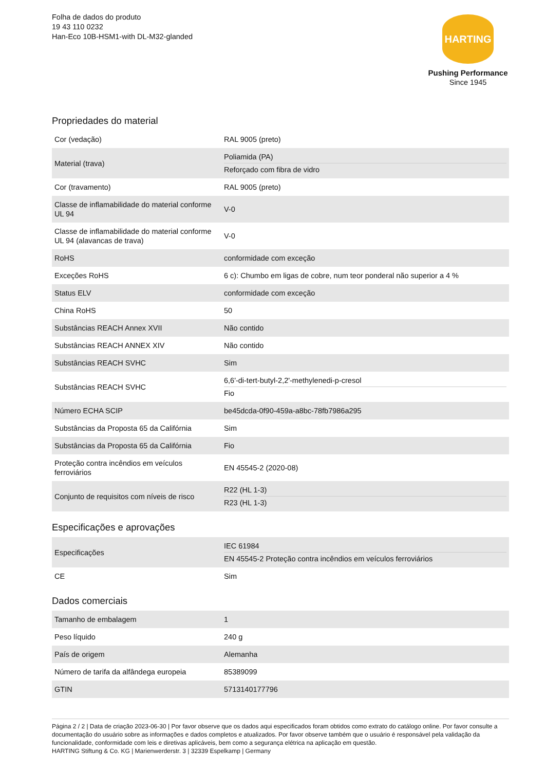Folha de dados do produto
19 43 110 0232
Han-Eco 10B-HSM1-with DL-M32-glanded
HARTING
Pushing Performance
Since 1945
Propriedades do material
| Cor (vedação) | RAL 9005 (preto) |
| Material (trava) | Poliamida (PA) Reforçado com fibra de vidro |
| Cor (travamento) | RAL 9005 (preto) |
| Classe de inflamabilidade do material conforme UL 94 | V-0 |
| Classe de inflamabilidade do material conforme UL 94 (alavancas de trava) | V-0 |
| RoHS | conformidade com exceção |
| Exceções RoHS | 6 c): Chumbo em ligas de cobre, num teor ponderal não superior a 4 % |
| Status ELV | conformidade com exceção |
| China RoHS | 50 |
| Substâncias REACH Annex XVII | Não contido |
| Substâncias REACH ANNEX XIV | Não contido |
| Substâncias REACH SVHC | Sim |
| Substâncias REACH SVHC | 6,6'-di-tert-butyl-2,2'-methylenedi-p-cresol Fio |
| Número ECHA SCIP | be45dcda-0f90-459a-a8bc-78fb7986a295 |
| Substâncias da Proposta 65 da Califórnia | Sim |
| Substâncias da Proposta 65 da Califórnia | Fio |
| Proteção contra incêndios em veículos ferroviários | EN 45545-2 (2020-08) |
| Conjunto de requisitos com níveis de risco | R22 (HL 1-3) R23 (HL 1-3) |
Especificações e aprovações
| Especificações | IEC 61984 EN 45545-2 Proteção contra incêndios em veículos ferroviários |
| CE | Sim |
Dados comerciais
| Tamanho de embalagem | 1 |
| Peso líquido | 240 g |
| País de origem | Alemanha |
| Número de tarifa da alfândega europeia | 85389099 |
| GTIN | 5713140177796 |
Página 2 / 2 | Data de criação 2023-06-30 | Por favor observe que os dados aqui especificados foram obtidos como extrato do catálogo online. Por favor consulte a documentação do usuário sobre as informações e dados completos e atualizados. Por favor observe também que o usuário é responsável pela validação da funcionalidade, conformidade com leis e diretivas aplicáveis, bem como a segurança elétrica na aplicação em questão.
HARTING Stiftung & Co. KG | Marienwerderstr. 3 | 32339 Espelkamp | Germany